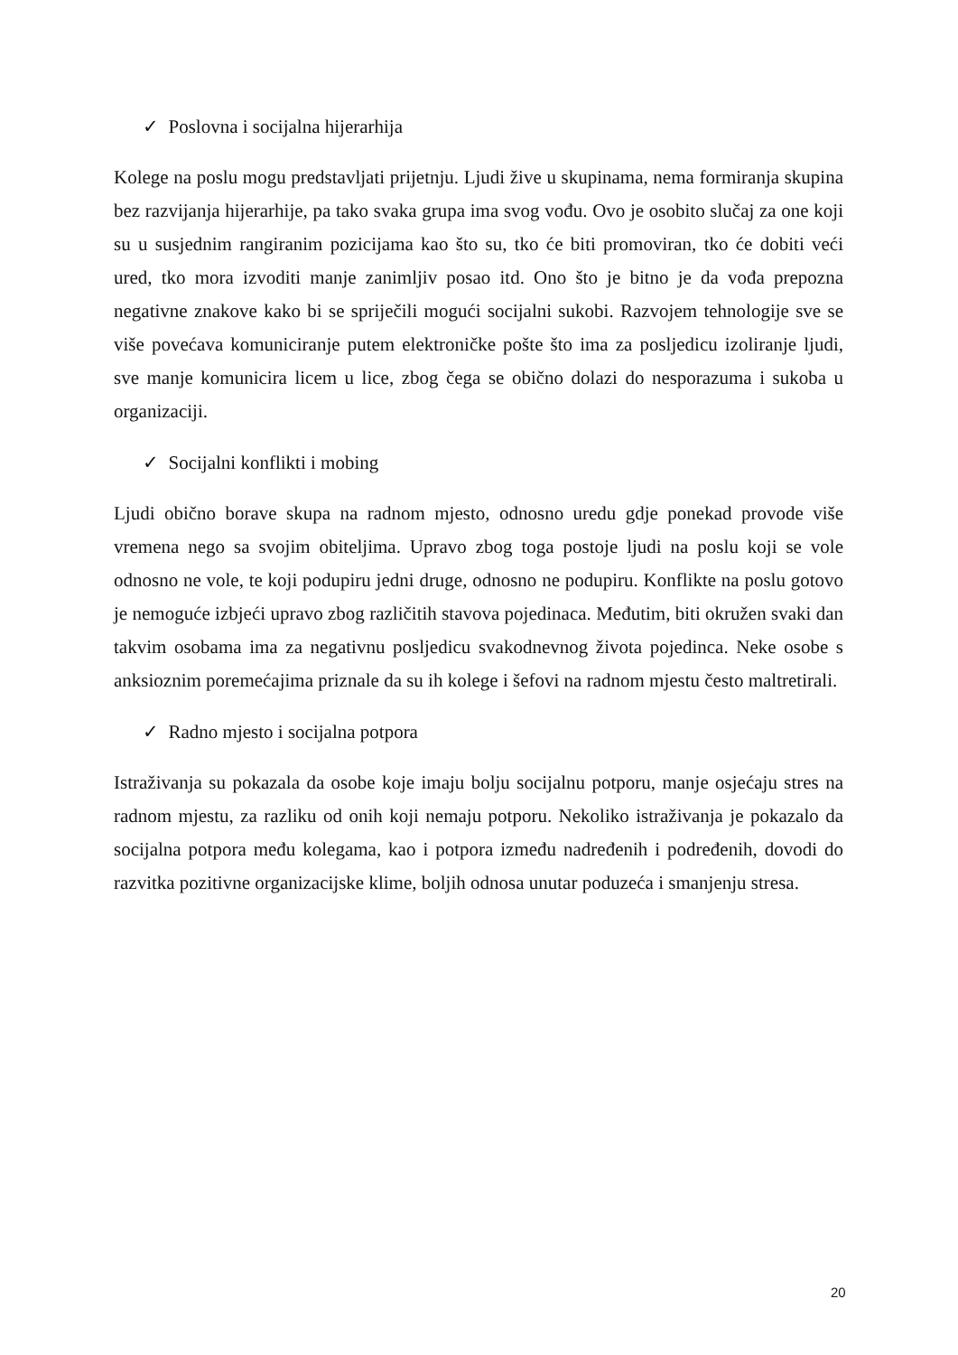✓ Poslovna i socijalna hijerarhija
Kolege na poslu mogu predstavljati prijetnju. Ljudi žive u skupinama, nema formiranja skupina bez razvijanja hijerarhije, pa tako svaka grupa ima svog vođu. Ovo je osobito slučaj za one koji su u susjednim rangiranim pozicijama kao što su, tko će biti promoviran, tko će dobiti veći ured, tko mora izvoditi manje zanimljiv posao itd. Ono što je bitno je da vođa prepozna negativne znakove kako bi se spriječili mogući socijalni sukobi. Razvojem tehnologije sve se više povećava komuniciranje putem elektroničke pošte što ima za posljedicu izoliranje ljudi, sve manje komunicira licem u lice, zbog čega se obično dolazi do nesporazuma i sukoba u organizaciji.
✓ Socijalni konflikti i mobing
Ljudi obično borave skupa na radnom mjesto, odnosno uredu gdje ponekad provode više vremena nego sa svojim obiteljima. Upravo zbog toga postoje ljudi na poslu koji se vole odnosno ne vole, te koji podupiru jedni druge, odnosno ne podupiru. Konflikte na poslu gotovo je nemoguće izbjeći upravo zbog različitih stavova pojedinaca. Međutim, biti okružen svaki dan takvim osobama ima za negativnu posljedicu svakodnevnog života pojedinca. Neke osobe s anksioznim poremećajima priznale da su ih kolege i šefovi na radnom mjestu često maltretirali.
✓ Radno mjesto i socijalna potpora
Istraživanja su pokazala da osobe koje imaju bolju socijalnu potporu, manje osjećaju stres na radnom mjestu, za razliku od onih koji nemaju potporu. Nekoliko istraživanja je pokazalo da socijalna potpora među kolegama, kao i potpora između nadređenih i podređenih, dovodi do razvitka pozitivne organizacijske klime, boljih odnosa unutar poduzeća i smanjenju stresa.
20